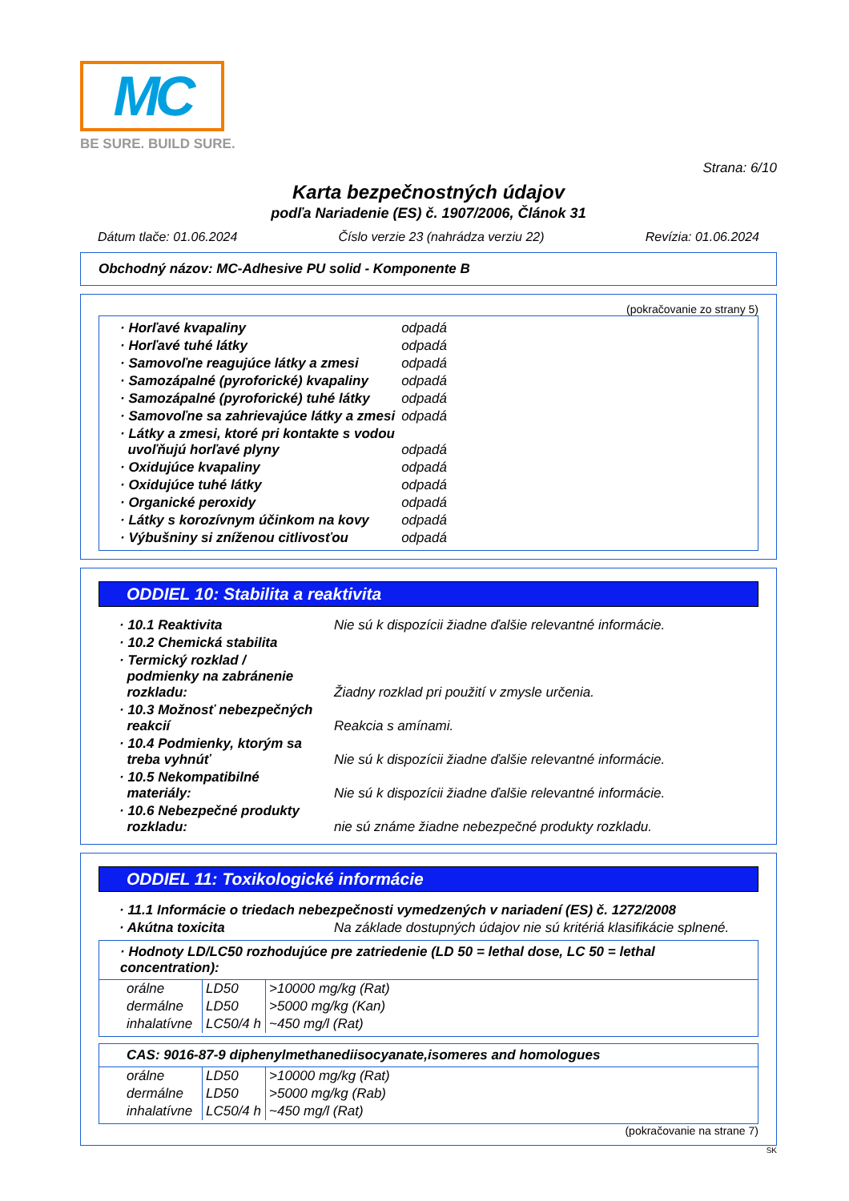MC
BE SURE. BUILD SURE.
Strana: 6/10
Karta bezpečnostných údajov
podľa Nariadenie (ES) č. 1907/2006, Článok 31
Dátum tlače: 01.06.2024 Číslo verzie 23 (nahrádza verziu 22) Revízia: 01.06.2024
Obchodný názov: MC-Adhesive PU solid - Komponente B
(pokračovanie zo strany 5)
| · Horľavé kvapaliny | odpadá |
| · Horľavé tuhé látky | odpadá |
| · Samovoľne reagujúce látky a zmesi | odpadá |
| · Samozápalné (pyroforické) kvapaliny | odpadá |
| · Samozápalné (pyroforické) tuhé látky | odpadá |
| · Samovoľne sa zahrievajúce látky a zmesi | odpadá |
| · Látky a zmesi, ktoré pri kontakte s vodou uvoľňujú horľavé plyny | odpadá |
| · Oxidujúce kvapaliny | odpadá |
| · Oxidujúce tuhé látky | odpadá |
| · Organické peroxidy | odpadá |
| · Látky s korozívnym účinkom na kovy | odpadá |
| · Výbušniny si zníženou citlivosťou | odpadá |
ODDIEL 10: Stabilita a reaktivita
| · 10.1 Reaktivita | Nie sú k dispozícii žiadne ďalšie relevantné informácie. |
| · 10.2 Chemická stabilita | |
| · Termický rozklad / podmienky na zabránenie rozkladu: | Žiadny rozklad pri použití v zmysle určenia. |
| · 10.3 Možnosť nebezpečných reakcií | Reakcia s amínami. |
| · 10.4 Podmienky, ktorým sa treba vyhnúť | Nie sú k dispozícii žiadne ďalšie relevantné informácie. |
| · 10.5 Nekompatibilné materiály: | Nie sú k dispozícii žiadne ďalšie relevantné informácie. |
| · 10.6 Nebezpečné produkty rozkladu: | nie sú známe žiadne nebezpečné produkty rozkladu. |
ODDIEL 11: Toxikologické informácie
| · 11.1 Informácie o triedach nebezpečnosti vymedzených v nariadení (ES) č. 1272/2008 | |
| · Akútna toxicita | Na základe dostupných údajov nie sú kritériá klasifikácie splnené. |
· Hodnoty LD/LC50 rozhodujúce pre zatriedenie (LD 50 = lethal dose, LC 50 = lethal concentration):
| orálne | LD50 | >10000 mg/kg (Rat) |
| dermálne | LD50 | >5000 mg/kg (Kan) |
| inhalatívne | LC50/4 h | ~450 mg/l (Rat) |
CAS: 9016-87-9 diphenylmethanediisocyanate,isomeres and homologues
| orálne | LD50 | >10000 mg/kg (Rat) |
| dermálne | LD50 | >5000 mg/kg (Rab) |
| inhalatívne | LC50/4 h | ~450 mg/l (Rat) |
(pokračovanie na strane 7)
SK